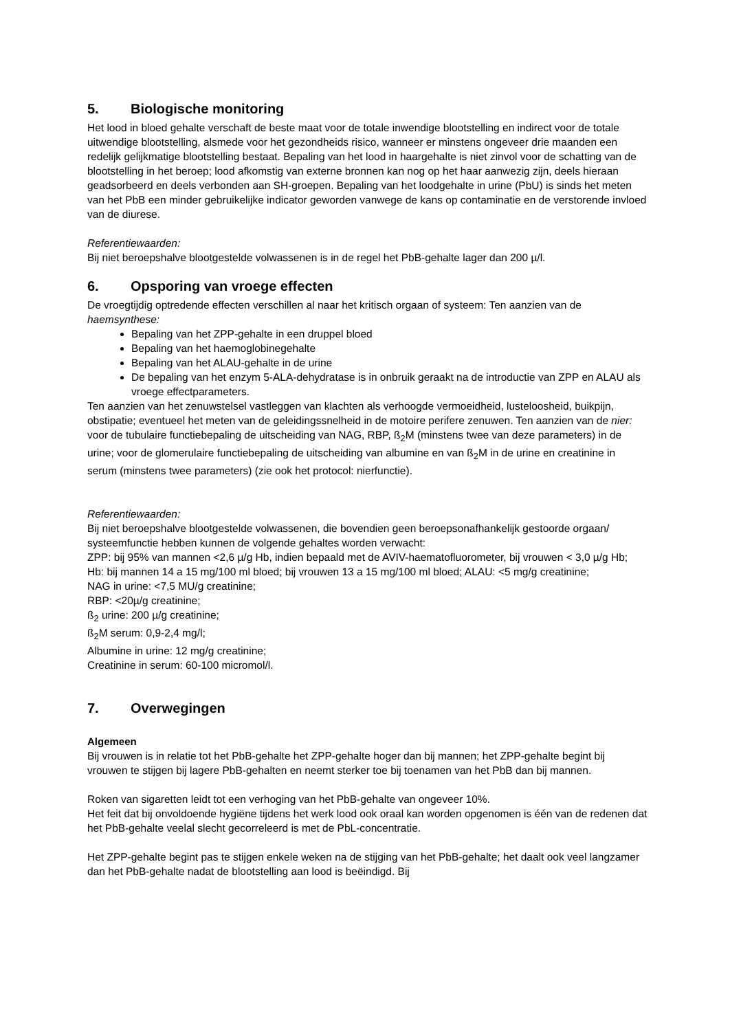5. Biologische monitoring
Het lood in bloed gehalte verschaft de beste maat voor de totale inwendige blootstelling en indirect voor de totale uitwendige blootstelling, alsmede voor het gezondheids risico, wanneer er minstens ongeveer drie maanden een redelijk gelijkmatige blootstelling bestaat. Bepaling van het lood in haargehalte is niet zinvol voor de schatting van de blootstelling in het beroep; lood afkomstig van externe bronnen kan nog op het haar aanwezig zijn, deels hieraan geadsorbeerd en deels verbonden aan SH-groepen. Bepaling van het loodgehalte in urine (PbU) is sinds het meten van het PbB een minder gebruikelijke indicator geworden vanwege de kans op contaminatie en de verstorende invloed van de diurese.
Referentiewaarden:
Bij niet beroepshalve blootgestelde volwassenen is in de regel het PbB-gehalte lager dan 200 µ/l.
6. Opsporing van vroege effecten
De vroegtijdig optredende effecten verschillen al naar het kritisch orgaan of systeem: Ten aanzien van de haemsynthese:
Bepaling van het ZPP-gehalte in een druppel bloed
Bepaling van het haemoglobinegehalte
Bepaling van het ALAU-gehalte in de urine
De bepaling van het enzym 5-ALA-dehydratase is in onbruik geraakt na de introductie van ZPP en ALAU als vroege effectparameters.
Ten aanzien van het zenuwstelsel vastleggen van klachten als verhoogde vermoeidheid, lusteloosheid, buikpijn, obstipatie; eventueel het meten van de geleidingssnelheid in de motoire perifere zenuwen. Ten aanzien van de nier: voor de tubulaire functiebepaling de uitscheiding van NAG, RBP, ß<sub>2</sub>M (minstens twee van deze parameters) in de urine; voor de glomerulaire functiebepaling de uitscheiding van albumine en van ß<sub>2</sub>M in de urine en creatinine in serum (minstens twee parameters) (zie ook het protocol: nierfunctie).
Referentiewaarden:
Bij niet beroepshalve blootgestelde volwassenen, die bovendien geen beroepsonafhankelijk gestoorde orgaan/ systeemfunctie hebben kunnen de volgende gehaltes worden verwacht:
ZPP: bij 95% van mannen <2,6 µ/g Hb, indien bepaald met de AVIV-haematofluorometer, bij vrouwen < 3,0 µ/g Hb;
Hb: bij mannen 14 a 15 mg/100 ml bloed; bij vrouwen 13 a 15 mg/100 ml bloed; ALAU: <5 mg/g creatinine;
NAG in urine: <7,5 MU/g creatinine;
RBP: <20µ/g creatinine;
ß<sub>2</sub> urine: 200 µ/g creatinine;
ß<sub>2</sub>M serum: 0,9-2,4 mg/l;
Albumine in urine: 12 mg/g creatinine;
Creatinine in serum: 60-100 micromol/l.
7. Overwegingen
Algemeen
Bij vrouwen is in relatie tot het PbB-gehalte het ZPP-gehalte hoger dan bij mannen; het ZPP-gehalte begint bij vrouwen te stijgen bij lagere PbB-gehalten en neemt sterker toe bij toenamen van het PbB dan bij mannen.
Roken van sigaretten leidt tot een verhoging van het PbB-gehalte van ongeveer 10%.
Het feit dat bij onvoldoende hygiëne tijdens het werk lood ook oraal kan worden opgenomen is één van de redenen dat het PbB-gehalte veelal slecht gecorreleerd is met de PbL-concentratie.
Het ZPP-gehalte begint pas te stijgen enkele weken na de stijging van het PbB-gehalte; het daalt ook veel langzamer dan het PbB-gehalte nadat de blootstelling aan lood is beëindigd. Bij